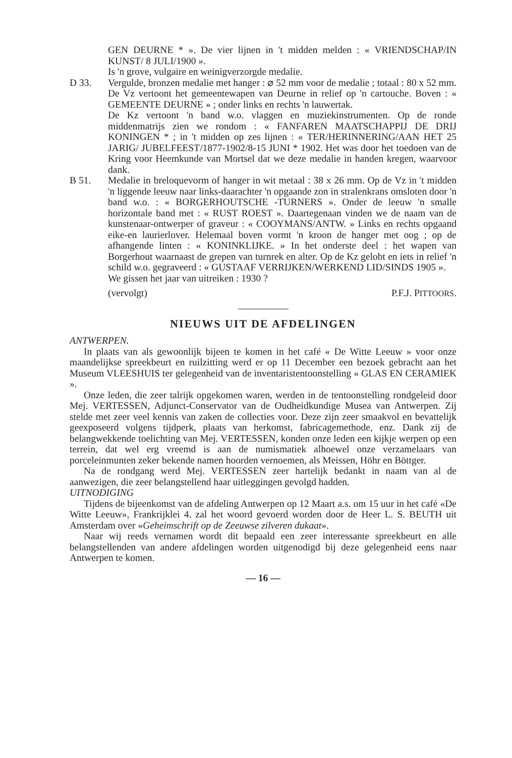GEN DEURNE * ». De vier lijnen in 't midden melden : « VRIENDSCHAP/IN KUNST/ 8 JULI/1900 ».
Is 'n grove, vulgaire en weinigverzorgde medalie.
D 33. Vergulde, bronzen medalie met hanger : ⌀ 52 mm voor de medalie ; totaal : 80 x 52 mm.
De Vz vertoont het gemeentewapen van Deurne in relief op 'n cartouche. Boven : « GEMEENTE DEURNE » ; onder links en rechts 'n lauwertak.
De Kz vertoont 'n band w.o. vlaggen en muziekinstrumenten. Op de ronde middenmatrijs zien we rondom : « FANFAREN MAATSCHAPPIJ DE DRIJ KONINGEN * ; in 't midden op zes lijnen : « TER/HERINNERING/AAN HET 25 JARIG/ JUBELFEEST/1877-1902/8-15 JUNI * 1902. Het was door het toedoen van de Kring voor Heemkunde van Mortsel dat we deze medalie in handen kregen, waarvoor dank.
B 51. Medalie in breloquevorm of hanger in wit metaal : 38 x 26 mm. Op de Vz in 't midden 'n liggende leeuw naar links-daarachter 'n opgaande zon in stralenkrans omsloten door 'n band w.o. : « BORGERHOUTSCHE -TURNERS ». Onder de leeuw 'n smalle horizontale band met : « RUST ROEST ». Daartegenaan vinden we de naam van de kunstenaar-ontwerper of graveur : « COOYMANS/ANTW. » Links en rechts opgaand eike-en laurierlover. Helemaal boven vormt 'n kroon de hanger met oog ; op de afhangende linten : « KONINKLIJKE. » In het onderste deel : het wapen van Borgerhout waarnaast de grepen van turnrek en alter. Op de Kz gelobt en iets in relief 'n schild w.o. gegraveerd : « GUSTAAF VERRIJKEN/WERKEND LID/SINDS 1905 ».
We gissen het jaar van uitreiken : 1930 ?
(vervolgt) P.F.J. PITTOORS.
NIEUWS UIT DE AFDELINGEN
ANTWERPEN.
In plaats van als gewoonlijk bijeen te komen in het café « De Witte Leeuw » voor onze maandelijkse spreekbeurt en ruilzitting werd er op 11 December een bezoek gebracht aan het Museum VLEESHUIS ter gelegenheid van de inventaristentoonstelling « GLAS EN CERAMIEK ».
Onze leden, die zeer talrijk opgekomen waren, werden in de tentoonstelling rondgeleid door Mej. VERTESSEN, Adjunct-Conservator van de Oudheidkundige Musea van Antwerpen. Zij stelde met zeer veel kennis van zaken de collecties voor. Deze zijn zeer smaakvol en bevattelijk geexposeerd volgens tijdperk, plaats van herkomst, fabricagemethode, enz. Dank zij de belangwekkende toelichting van Mej. VERTESSEN, konden onze leden een kijkje werpen op een terrein, dat wel erg vreemd is aan de numismatiek alhoewel onze verzamelaars van porceleinmunten zeker bekende namen hoorden vernoemen, als Meissen, Höhr en Böttger.
Na de rondgang werd Mej. VERTESSEN zeer hartelijk bedankt in naam van al de aanwezigen, die zeer belangstellend haar uitleggingen gevolgd hadden.
UITNODIGING
Tijdens de bijeenkomst van de afdeling Antwerpen op 12 Maart a.s. om 15 uur in het café «De Witte Leeuw», Frankrijklei 4. zal het woord gevoerd worden door de Heer L. S. BEUTH uit Amsterdam over «Geheimschrift op de Zeeuwse zilveren dukaat».
Naar wij reeds vernamen wordt dit bepaald een zeer interessante spreekbeurt en alle belangstellenden van andere afdelingen worden uitgenodigd bij deze gelegenheid eens naar Antwerpen te komen.
— 16 —